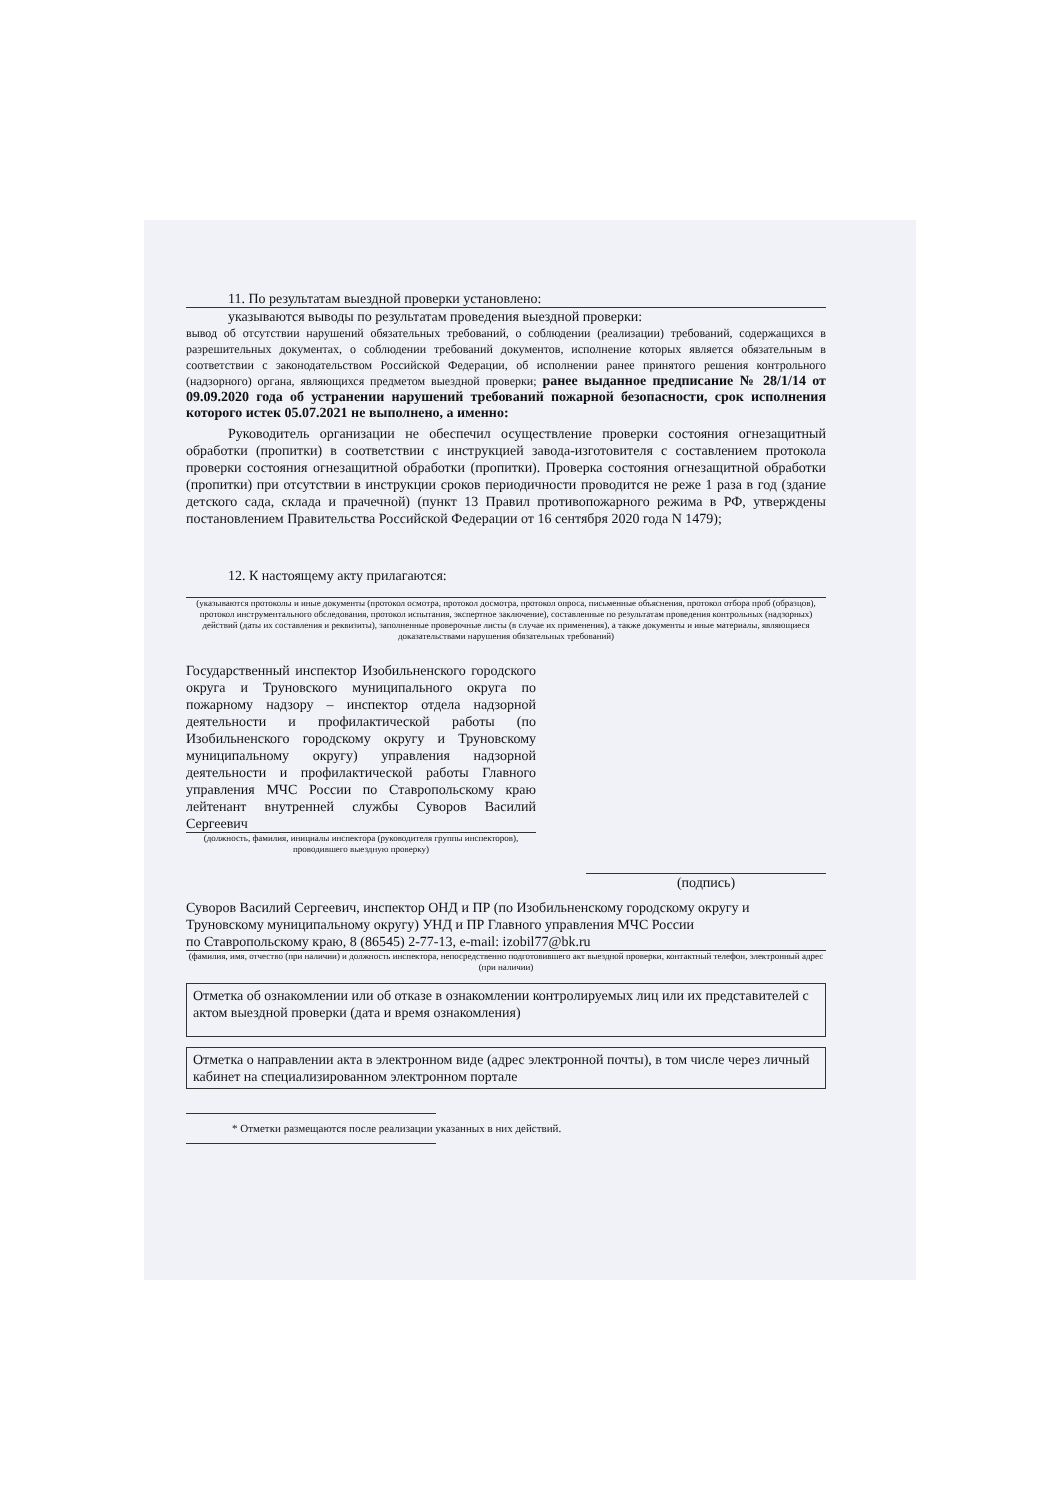11. По результатам выездной проверки установлено:
указываются выводы по результатам проведения выездной проверки:
вывод об отсутствии нарушений обязательных требований, о соблюдении (реализации) требований, содержащихся в разрешительных документах, о соблюдении требований документов, исполнение которых является обязательным в соответствии с законодательством Российской Федерации, об исполнении ранее принятого решения контрольного (надзорного) органа, являющихся предметом выездной проверки; ранее выданное предписание № 28/1/14 от 09.09.2020 года об устранении нарушений требований пожарной безопасности, срок исполнения которого истек 05.07.2021 не выполнено, а именно:
Руководитель организации не обеспечил осуществление проверки состояния огнезащитный обработки (пропитки) в соответствии с инструкцией завода-изготовителя с составлением протокола проверки состояния огнезащитной обработки (пропитки). Проверка состояния огнезащитной обработки (пропитки) при отсутствии в инструкции сроков периодичности проводится не реже 1 раза в год (здание детского сада, склада и прачечной) (пункт 13 Правил противопожарного режима в РФ, утверждены постановлением Правительства Российской Федерации от 16 сентября 2020 года N 1479);
12. К настоящему акту прилагаются:
(указываются протоколы и иные документы (протокол осмотра, протокол досмотра, протокол опроса, письменные объяснения, протокол отбора проб (образцов), протокол инструментального обследования, протокол испытания, экспертное заключение), составленные по результатам проведения контрольных (надзорных) действий (даты их составления и реквизиты), заполненные проверочные листы (в случае их применения), а также документы и иные материалы, являющиеся доказательствами нарушения обязательных требований)
Государственный инспектор Изобильненского городского округа и Труновского муниципального округа по пожарному надзору – инспектор отдела надзорной деятельности и профилактической работы (по Изобильненского городскому округу и Труновскому муниципальному округу) управления надзорной деятельности и профилактической работы Главного управления МЧС России по Ставропольскому краю лейтенант внутренней службы Суворов Василий Сергеевич
(должность, фамилия, инициалы инспектора (руководителя группы инспекторов), проводившего выездную проверку)
(подпись)
Суворов Василий Сергеевич, инспектор ОНД и ПР (по Изобильненскому городскому округу и Труновскому муниципальному округу) УНД и ПР Главного управления МЧС России
по Ставропольскому краю, 8 (86545) 2-77-13, e-mail: izobil77@bk.ru
(фамилия, имя, отчество (при наличии) и должность инспектора, непосредственно подготовившего акт выездной проверки, контактный телефон, электронный адрес (при наличии)
Отметка об ознакомлении или об отказе в ознакомлении контролируемых лиц или их представителей с актом выездной проверки (дата и время ознакомления)
Отметка о направлении акта в электронном виде (адрес электронной почты), в том числе через личный кабинет на специализированном электронном портале
* Отметки размещаются после реализации указанных в них действий.